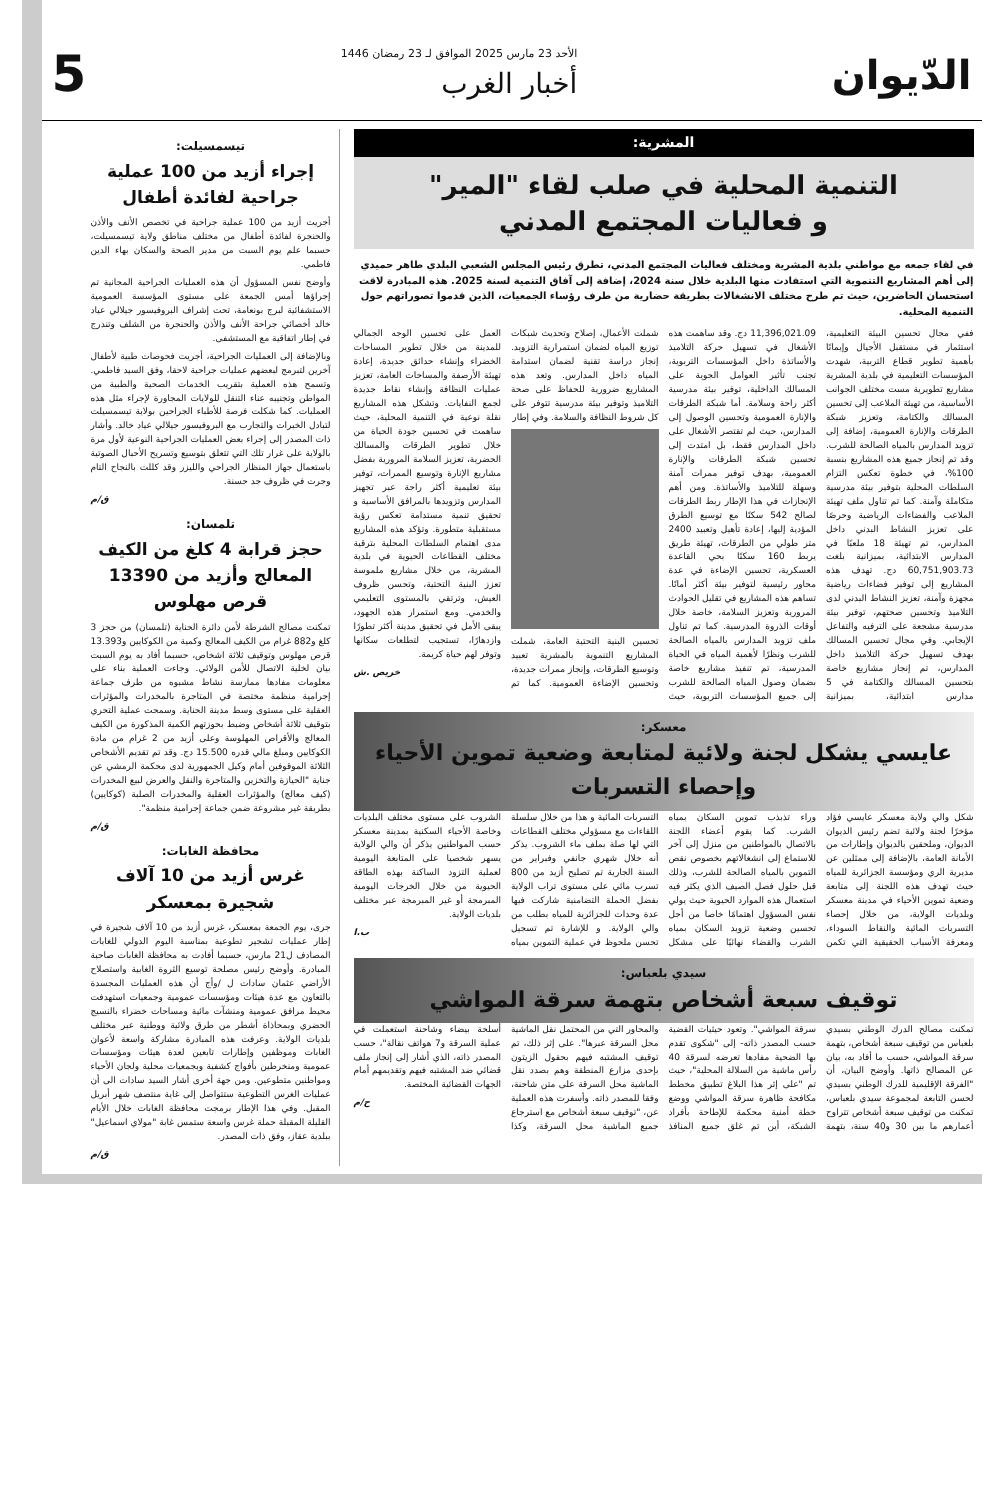الدّيوان
الأحد 23 مارس 2025 الموافق لـ 23 رمضان 1446
أخبار الغرب
5
المشرية:
التنمية المحلية في صلب لقاء "المير"
و فعاليات المجتمع المدني
في لقاء جمعه مع مواطني بلدية المشرية ومختلف فعاليات المجتمع المدني، تطرق رئيس المجلس الشعبي البلدي طاهر حميدي إلى أهم المشاريع التنموية التي استفادت منها البلدية خلال سنة 2024، إضافة إلى آفاق التنمية لسنة 2025. هذه المبادرة لاقت استحسان الحاضرين، حيث تم طرح مختلف الانشغالات بطريقة حضارية من طرف رؤساء الجمعيات، الذين قدموا تصوراتهم حول التنمية المحلية.
ففي مجال تحسين البيئة التعليمية، استثمار في مستقبل الأجيال وإيمانًا بأهمية تطوير قطاع التربية، شهدت المؤسسات التعليمية في بلدية المشرية مشاريع تطويرية مست مختلف الجوانب الأساسية، من تهيئة الملاعب إلى تحسين المسالك والكتامة، وتعزيز شبكة الطرقات والإنارة العمومية، إضافة إلى تزويد المدارس بالمياه الصالحة للشرب. وقد تم إنجاز جميع هذه المشاريع بنسبة 100%، في خطوة تعكس التزام السلطات المحلية بتوفير بيئة مدرسية متكاملة وآمنة. كما تم تناول ملف تهيئة الملاعب والفضاءات الرياضية وحرصًا على تعزيز النشاط البدني داخل المدارس، تم تهيئة 18 ملعبًا في المدارس الابتدائية، بميزانية بلغت 60,751,903.73 دج. تهدف هذه المشاريع إلى توفير فضاءات رياضية مجهزة وآمنة، تعزيز النشاط البدني لدى التلاميذ وتحسين صحتهم، توفير بيئة مدرسية مشجعة على الترفيه والتفاعل الإيجابي. وفي مجال تحسين المسالك بهدف تسهيل حركة التلاميذ داخل المدارس، تم إنجاز مشاريع خاصة بتحسين المسالك والكتامة في 5 مدارس ابتدائية، بميزانية 11,396,021.09 دج. وقد ساهمت هذه الأشغال في تسهيل حركة التلاميذ والأساتذة داخل المؤسسات التربوية، تجنب تأثير العوامل الجوية على المسالك الداخلية، توفير بيئة مدرسية أكثر راحة وسلامة. أما شبكة الطرقات والإنارة العمومية وتحسين الوصول إلى المدارس، حيث لم تقتصر الأشغال على داخل المدارس فقط، بل امتدت إلى تحسين شبكة الطرقات والإنارة العمومية، بهدف توفير ممرات آمنة وسهلة للتلاميذ والأساتذة. ومن أهم الإنجازات في هذا الإطار ربط الطرقات لصالح 542 سكنًا مع توسيع الطرق المؤدية إليها، إعادة تأهيل وتعبيد 2400 متر طولي من الطرقات، تهيئة طريق يربط 160 سكنًا بحي القاعدة العسكرية، تحسين الإضاءة في عدة محاور رئيسية لتوفير بيئة أكثر أمانًا. تساهم هذه المشاريع في تقليل الحوادث المرورية وتعزيز السلامة، خاصة خلال أوقات الذروة المدرسية. كما تم تناول ملف تزويد المدارس بالمياه الصالحة للشرب ونظرًا لأهمية المياه في الحياة المدرسية، تم تنفيذ مشاريع خاصة بضمان وصول المياه الصالحة للشرب إلى جميع المؤسسات التربوية، حيث شملت الأعمال، إصلاح وتحديث شبكات توزيع المياه لضمان استمرارية التزويد. إنجاز دراسة تقنية لضمان استدامة المياه داخل المدارس. وتعد هذه المشاريع ضرورية للحفاظ على صحة التلاميذ وتوفير بيئة مدرسية تتوفر على كل شروط النظافة والسلامة. وفي إطار
تحسين البنية التحتية العامة، شملت المشاريع التنموية بالمشرية تعبيد وتوسيع الطرقات، وإنجاز ممرات جديدة، وتحسين الإضاءة العمومية. كما تم العمل على تحسين الوجه الجمالي للمدينة من خلال تطوير المساحات الخضراء وإنشاء حدائق جديدة، إعادة تهيئة الأرصفة والمساحات العامة، تعزيز عمليات النظافة وإنشاء نقاط جديدة لجمع النفايات. وتشكل هذه المشاريع نقلة نوعية في التنمية المحلية، حيث ساهمت في تحسين جودة الحياة من خلال تطوير الطرقات والمسالك الحضرية، تعزيز السلامة المرورية بفضل مشاريع الإنارة وتوسيع الممرات، توفير بيئة تعليمية أكثر راحة عبر تجهيز المدارس وتزويدها بالمرافق الأساسية و تحقيق تنمية مستدامة تعكس رؤية مستقبلية متطورة. وتؤكد هذه المشاريع مدى اهتمام السلطات المحلية بترقية مختلف القطاعات الحيوية في بلدية المشرية، من خلال مشاريع ملموسة تعزز البنية التحتية، وتحسن ظروف العيش، وترتقي بالمستوى التعليمي والخدمي. ومع استمرار هذه الجهود، يبقى الأمل في تحقيق مدينة أكثر تطورًا وازدهارًا، تستجيب لتطلعات سكانها وتوفر لهم حياة كريمة.
خريص .ش
معسكر:
عايسي يشكل لجنة ولائية لمتابعة وضعية تموين الأحياء وإحصاء التسربات
شكل والي ولاية معسكر عايسي فؤاد مؤخرًا لجنة ولائية تضم رئيس الديوان الديوان، وملحقين بالديوان وإطارات من الأمانة العامة، بالإضافة إلى ممثلين عن مديرية الري ومؤسسة الجزائرية للمياه حيث تهدف هذه اللجنة إلى متابعة وضعية تموين الأحياء في مدينة معسكر وبلديات الولاية، من خلال إحصاء التسربات المائية والنقاط السوداء، ومعرفة الأسباب الحقيقية التي تكمن وراء تذبذب تموين السكان بمياه الشرب. كما يقوم أعضاء اللجنة بالاتصال بالمواطنين من منزل إلى آخر للاستماع إلى انشغالاتهم بخصوص نقص التموين بالمياه الصالحة للشرب، وذلك قبل حلول فصل الصيف الذي يكثر فيه استعمال هذه الموارد الحيوية حيث يولي نفس المسؤول اهتمامًا خاصا من أجل تحسين وضعية تزويد السكان بمياه الشرب والقضاء نهائيًا على مشكل التسربات المائية و هذا من خلال سلسلة اللقاءات مع مسؤولي مختلف القطاعات التي لها صلة بملف ماء الشروب. يذكر أنه خلال شهري جانفي وفبراير من السنة الجارية تم تصليح أزيد من 800 تسرب مائي على مستوى تراب الولاية بفضل الحملة التضامنية شاركت فيها عدة وحدات للجزائرية للمياه بطلب من والي الولاية. و للإشارة تم تسجيل تحسن ملحوظ في عملية التموين بمياه الشروب على مستوى مختلف البلديات وخاصة الأحياء السكنية بمدينة معسكر حسب المواطنين يذكر أن والي الولاية يسهر شخصيا على المتابعة اليومية لعملية التزود الساكنة بهذه الطاقة الحيوية من خلال الخرجات اليومية المبرمجة أو غير المبرمجة عبر مختلف بلديات الولاية.
ب.ا
سيدي بلعباس:
توقيف سبعة أشخاص بتهمة سرقة المواشي
تمكنت مصالح الدرك الوطني بسيدي بلعباس من توقيف سبعة أشخاص، بتهمة سرقة المواشي، حسب ما أفاد به، بيان عن المصالح ذاتها. وأوضح البيان، أن "الفرقة الإقليمية للدرك الوطني بسيدي لحسن التابعة لمجموعة سيدي بلعباس، تمكنت من توقيف سبعة أشخاص تتراوح أعمارهم ما بين 30 و40 سنة، بتهمة سرقة المواشي". وتعود حيثيات القضية حسب المصدر ذاته- إلى "شكوى تقدم بها الضحية مفادها تعرضه لسرقة 40 رأس ماشية من السلالة المحلية"، حيث تم "على إثر هذا البلاغ تطبيق مخطط مكافحة ظاهرة سرقة المواشي ووضع خطة أمنية محكمة للإطاحة بأفراد الشبكة، أين تم غلق جميع المنافذ والمحاور التي من المحتمل نقل الماشية محل السرقة عبرها". على إثر ذلك، تم توقيف المشتبه فيهم بحقول الزيتون بإحدى مزارع المنطقة وهم بصدد نقل الماشية محل السرقة على متن شاحنة، وفقا للمصدر ذاته. وأسفرت هذه العملية عن، "توقيف سبعة أشخاص مع استرجاع جميع الماشية محل السرقة، وكذا أسلحة بيضاء وشاحنة استعملت في عملية السرقة و7 هواتف نقالة"، حسب المصدر ذاته، الذي أشار إلى إنجاز ملف قضائي ضد المشتبه فيهم وتقديمهم أمام الجهات القضائية المختصة.
ح/م
تيسمسيلت:
إجراء أزيد من 100 عملية جراحية لفائدة أطفال
أجريت أزيد من 100 عملية جراحية في تخصص الأنف والأذن والحنجرة لفائدة أطفال من مختلف مناطق ولاية تيسمسيلت، حسبما علم يوم السبت من مدير الصحة والسكان بهاء الدين فاطمي.
وأوضح نفس المسؤول أن هذه العمليات الجراحية المجانية تم إجراؤها أمس الجمعة على مستوى المؤسسة العمومية الاستشفائية لبرج بونعامة، تحت إشراف البروفيسور جيلالي عياد خالد أخصائي جراحة الأنف والأذن والحنجرة من الشلف وتندرج في إطار اتفاقية مع المستشفى.
وبالإضافة إلى العمليات الجراحية، أجريت فحوصات طبية لأطفال آخرين لتبرمج لبعضهم عمليات جراحية لاحقا، وفق السيد فاطمي. وتسمح هذه العملية بتقريب الخدمات الصحية والطبية من المواطن وتجنيبه عناء التنقل للولايات المجاورة لإجراء مثل هذه العمليات. كما شكلت فرصة للأطباء الجراحين بولاية تيسمسيلت لتبادل الخبرات والتجارب مع البروفيسور جيلالي عياد خالد. وأشار ذات المصدر إلى إجراء بعض العمليات الجراحية النوعية لأول مرة بالولاية على غرار تلك التي تتعلق بتوسيع وتسريح الأحبال الصوتية باستعمال جهاز المنظار الجراحي والليزر وقد كللت بالنجاح التام وجرت في ظروف جد حسنة.
ق/م
تلمسان:
حجز قرابة 4 كلغ من الكيف المعالج وأزيد من 13390 قرص مهلوس
تمكنت مصالح الشرطة لأمن دائرة الحناية (تلمسان) من حجز 3 كلغ و882 غرام من الكيف المعالج وكمية من الكوكايين و13.393 قرص مهلوس وتوقيف ثلاثة اشخاص، حسبما أفاد به يوم السبت بيان لخلية الاتصال للأمن الولائي. وجاءت العملية بناء على معلومات مفادها ممارسة نشاط مشبوه من طرف جماعة إجرامية منظمة مختصة في المتاجرة بالمخدرات والمؤثرات العقلية على مستوى وسط مدينة الحناية. وسمحت عملية التحري بتوقيف ثلاثة أشخاص وضبط بحوزتهم الكمية المذكورة من الكيف المعالج والأقراص المهلوسة وعلى أزيد من 2 غرام من مادة الكوكايين ومبلغ مالي قدره 15.500 دج. وقد تم تقديم الأشخاص الثلاثة الموقوفين أمام وكيل الجمهورية لدى محكمة الرمشي عن جناية "الحيازة والتخزين والمتاجرة والنقل والعرض لبيع المخدرات (كيف معالج) والمؤثرات العقلية والمخدرات الصلبة (كوكايين) بطريقة غير مشروعة ضمن جماعة إجرامية منظمة".
ق/م
محافظة الغابات:
غرس أزيد من 10 آلاف شجيرة بمعسكر
جرى، يوم الجمعة بمعسكر، غرس أزيد من 10 آلاف شجيرة في إطار عمليات تشجير تطوعية بمناسبة اليوم الدولي للغابات المصادف ل21 مارس، حسبما أفادت به محافظة الغابات صاحبة المبادرة. وأوضح رئيس مصلحة توسيع الثروة الغابية واستصلاح الأراضي عثمان سادات ل /وأج أن هذه العمليات المجسدة بالتعاون مع عدة هيئات ومؤسسات عمومية وجمعيات استهدفت محيط مرافق عمومية ومنشآت مائية ومساحات خضراء بالنسيج الحضري وبمحاذاة أشطر من طرق ولائية ووطنية عبر مختلف بلديات الولاية. وعرفت هذه المبادرة مشاركة واسعة لأعوان الغابات وموظفين وإطارات تابعين لعدة هيئات ومؤسسات عمومية ومنخرطين بأفواج كشفية وبجمعيات محلية ولجان الأحياء ومواطنين متطوعين. ومن جهة أخرى أشار السيد سادات الى أن عمليات الغرس التطوعية ستتواصل إلى غاية منتصف شهر أبريل المقبل. وفي هذا الإطار برمجت محافظة الغابات خلال الأيام القليلة المقبلة حملة غرس واسعة ستمس غابة "مولاي اسماعيل" ببلدية عقاز، وفق ذات المصدر.
ق/م